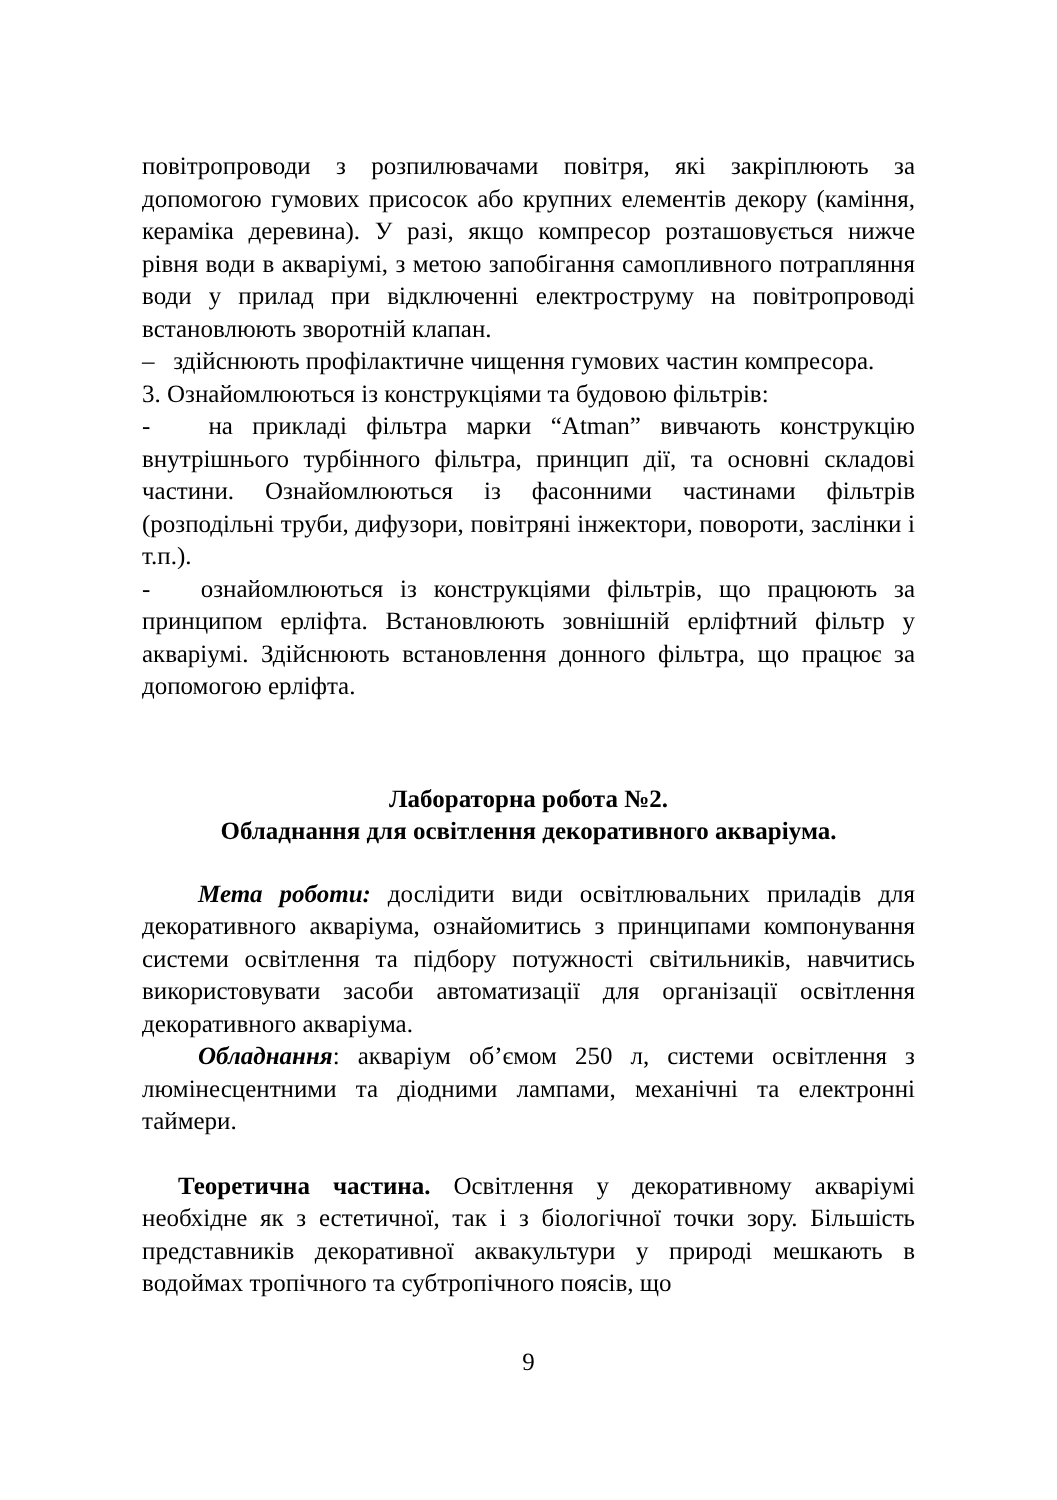повітропроводи з розпилювачами повітря, які закріплюють за допомогою гумових присосок або крупних елементів декору (каміння, кераміка деревина). У разі, якщо компресор розташовується нижче рівня води в акваріумі, з метою запобігання самопливного потрапляння води у прилад при відключенні електроструму на повітропроводі встановлюють зворотній клапан.
– здійснюють профілактичне чищення гумових частин компресора.
3. Ознайомлюються із конструкціями та будовою фільтрів:
- на прикладі фільтра марки “Atman” вивчають конструкцію внутрішнього турбінного фільтра, принцип дії, та основні складові частини. Ознайомлюються із фасонними частинами фільтрів (розподільні труби, дифузори, повітряні інжектори, повороти, заслінки і т.п.).
- ознайомлюються із конструкціями фільтрів, що працюють за принципом ерліфта. Встановлюють зовнішній ерліфтний фільтр у акваріумі. Здійснюють встановлення донного фільтра, що працює за допомогою ерліфта.
Лабораторна робота №2.
Обладнання для освітлення декоративного акваріума.
Мета роботи: дослідити види освітлювальних приладів для декоративного акваріума, ознайомитись з принципами компонування системи освітлення та підбору потужності світильників, навчитись використовувати засоби автоматизації для організації освітлення декоративного акваріума.
Обладнання: акваріум об’ємом 250 л, системи освітлення з люмінесцентними та діодними лампами, механічні та електронні таймери.
Теоретична частина. Освітлення у декоративному акваріумі необхідне як з естетичної, так і з біологічної точки зору. Більшість представників декоративної аквакультури у природі мешкають в водоймах тропічного та субтропічного поясів, що
9